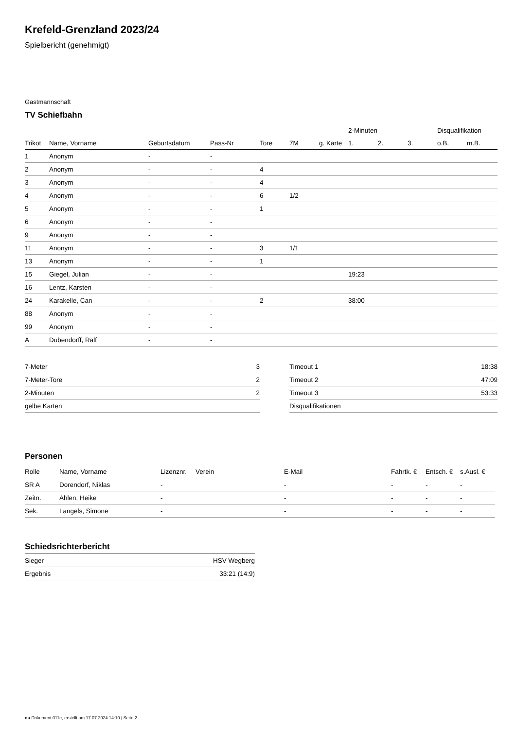Krefeld-Grenzland 2023/24
Spielbericht (genehmigt)
Gastmannschaft
TV Schiefbahn
| | | | | | | | 2-Minuten | | | Disqualifikation | |
| --- | --- | --- | --- | --- | --- | --- | --- | --- | --- | --- | --- |
| Trikot | Name, Vorname | Geburtsdatum | Pass-Nr | Tore | 7M | g. Karte | 1. | 2. | 3. | o.B. | m.B. |
| 1 | Anonym | - | - | | | | | | | | |
| 2 | Anonym | - | - | 4 | | | | | | | |
| 3 | Anonym | - | - | 4 | | | | | | | |
| 4 | Anonym | - | - | 6 | 1/2 | | | | | | |
| 5 | Anonym | - | - | 1 | | | | | | | |
| 6 | Anonym | - | - | | | | | | | | |
| 9 | Anonym | - | - | | | | | | | | |
| 11 | Anonym | - | - | 3 | 1/1 | | | | | | |
| 13 | Anonym | - | - | 1 | | | | | | | |
| 15 | Giegel, Julian | - | - | | | | 19:23 | | | | |
| 16 | Lentz, Karsten | - | - | | | | | | | | |
| 24 | Karakelle, Can | - | - | 2 | | | 38:00 | | | | |
| 88 | Anonym | - | - | | | | | | | | |
| 99 | Anonym | - | - | | | | | | | | |
| A | Dubendorff, Ralf | - | - | | | | | | | | |
| 7-Meter | 3 |
| 7-Meter-Tore | 2 |
| 2-Minuten | 2 |
| gelbe Karten | |
| Timeout 1 | 18:38 |
| Timeout 2 | 47:09 |
| Timeout 3 | 53:33 |
| Disqualifikationen | |
Personen
| Rolle | Name, Vorname | Lizenznr. | Verein | E-Mail | Fahrtk. € | Entsch. € | s.Ausl. € |
| --- | --- | --- | --- | --- | --- | --- | --- |
| SR A | Dorendorf, Niklas | - | | - | - | - | - |
| Zeitn. | Ahlen, Heike | - | | - | - | - | - |
| Sek. | Langels, Simone | - | | - | - | - | - |
Schiedsrichterbericht
| Sieger | HSV Wegberg |
| Ergebnis | 33:21 (14:9) |
nu.Dokument 011e, erstellt am 17.07.2024 14:10 | Seite 2